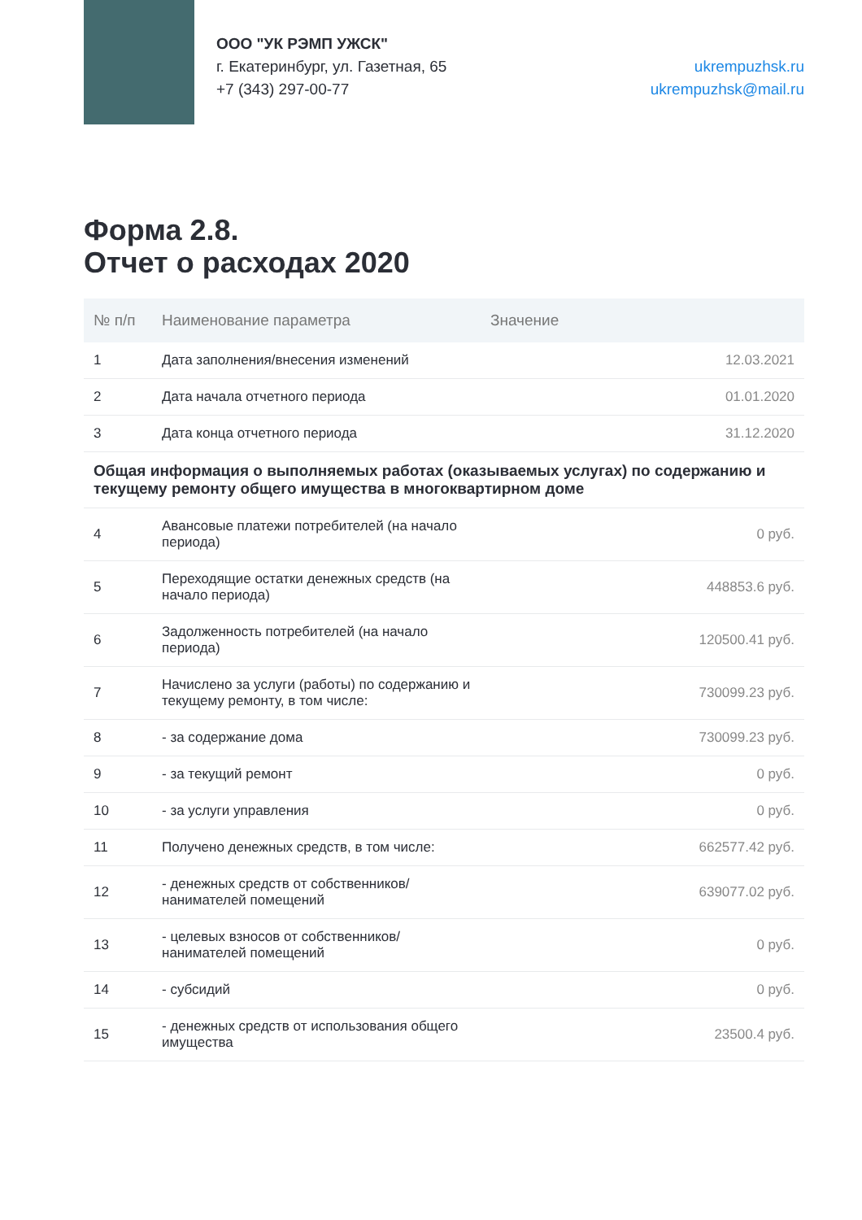ООО "УК РЭМП УЖСК"
г. Екатеринбург, ул. Газетная, 65
+7 (343) 297-00-77
ukrempuzhsk.ru
ukrempuzhsk@mail.ru
Форма 2.8.
Отчет о расходах 2020
| № п/п | Наименование параметра | Значение |
| --- | --- | --- |
| 1 | Дата заполнения/внесения изменений | 12.03.2021 |
| 2 | Дата начала отчетного периода | 01.01.2020 |
| 3 | Дата конца отчетного периода | 31.12.2020 |
| Общая информация о выполняемых работах (оказываемых услугах) по содержанию и текущему ремонту общего имущества в многоквартирном доме | | |
| 4 | Авансовые платежи потребителей (на начало периода) | 0 руб. |
| 5 | Переходящие остатки денежных средств (на начало периода) | 448853.6 руб. |
| 6 | Задолженность потребителей (на начало периода) | 120500.41 руб. |
| 7 | Начислено за услуги (работы) по содержанию и текущему ремонту, в том числе: | 730099.23 руб. |
| 8 | - за содержание дома | 730099.23 руб. |
| 9 | - за текущий ремонт | 0 руб. |
| 10 | - за услуги управления | 0 руб. |
| 11 | Получено денежных средств, в том числе: | 662577.42 руб. |
| 12 | - денежных средств от собственников/ нанимателей помещений | 639077.02 руб. |
| 13 | - целевых взносов от собственников/ нанимателей помещений | 0 руб. |
| 14 | - субсидий | 0 руб. |
| 15 | - денежных средств от использования общего имущества | 23500.4 руб. |